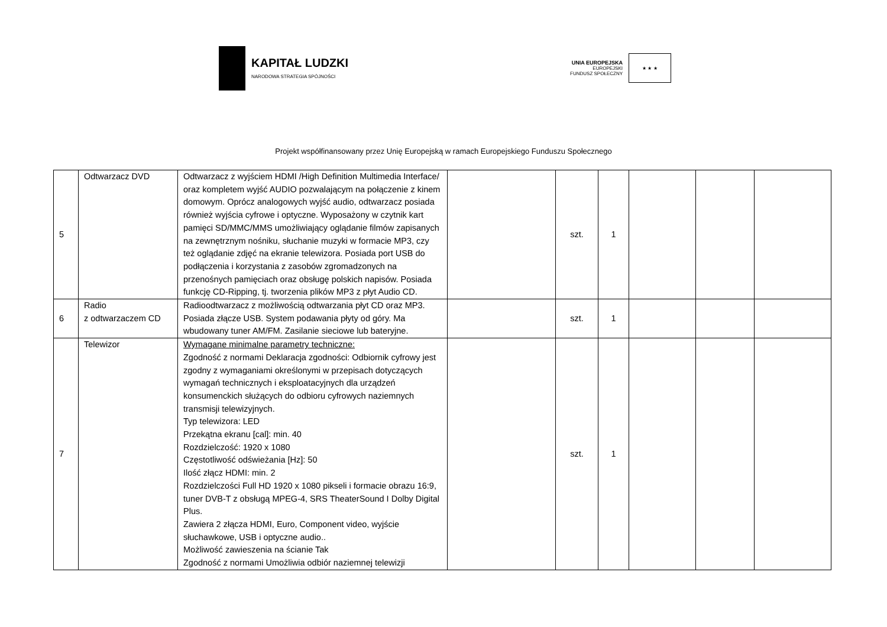KAPITAŁ LUDZKI
NARODOWA STRATEGIA SPÓJNOŚCI
UNIA EUROPEJSKA
EUROPEJSKI
FUNDUSZ SPOŁECZNY
★ ★ ★
Projekt współfinansowany przez Unię Europejską w ramach Europejskiego Funduszu Społecznego
| 5 | Odtwarzacz DVD | Odtwarzacz z wyjściem HDMI /High Definition Multimedia Interface/ oraz kompletem wyjść AUDIO pozwalającym na połączenie z kinem domowym. Oprócz analogowych wyjść audio, odtwarzacz posiada również wyjścia cyfrowe i optyczne. Wyposażony w czytnik kart pamięci SD/MMC/MMS umożliwiający oglądanie filmów zapisanych na zewnętrznym nośniku, słuchanie muzyki w formacie MP3, czy też oglądanie zdjęć na ekranie telewizora. Posiada port USB do podłączenia i korzystania z zasobów zgromadzonych na przenośnych pamięciach oraz obsługę polskich napisów. Posiada funkcję CD-Ripping, tj. tworzenia plików MP3 z płyt Audio CD. | | szt. | 1 | | | |
| 6 | Radio z odtwarzaczem CD | Radioodtwarzacz z możliwością odtwarzania płyt CD oraz MP3. Posiada złącze USB. System podawania płyty od góry. Ma wbudowany tuner AM/FM. Zasilanie sieciowe lub bateryjne. | | szt. | 1 | | | |
| 7 | Telewizor | Wymagane minimalne parametry techniczne: Zgodność z normami Deklaracja zgodności: Odbiornik cyfrowy jest zgodny z wymaganiami określonymi w przepisach dotyczących wymagań technicznych i eksploatacyjnych dla urządzeń konsumenckich służących do odbioru cyfrowych naziemnych transmisji telewizyjnych. Typ telewizora: LED Przekątna ekranu [cal]: min. 40 Rozdzielczość: 1920 x 1080 Częstotliwość odświeżania [Hz]: 50 Ilość złącz HDMI: min. 2 Rozdzielczości Full HD 1920 x 1080 pikseli i formacie obrazu 16:9, tuner DVB-T z obsługą MPEG-4, SRS TheaterSound I Dolby Digital Plus. Zawiera 2 złącza HDMI, Euro, Component video, wyjście słuchawkowe, USB i optyczne audio.. Możliwość zawieszenia na ścianie Tak Zgodność z normami Umożliwia odbiór naziemnej telewizji | | szt. | 1 | | | |